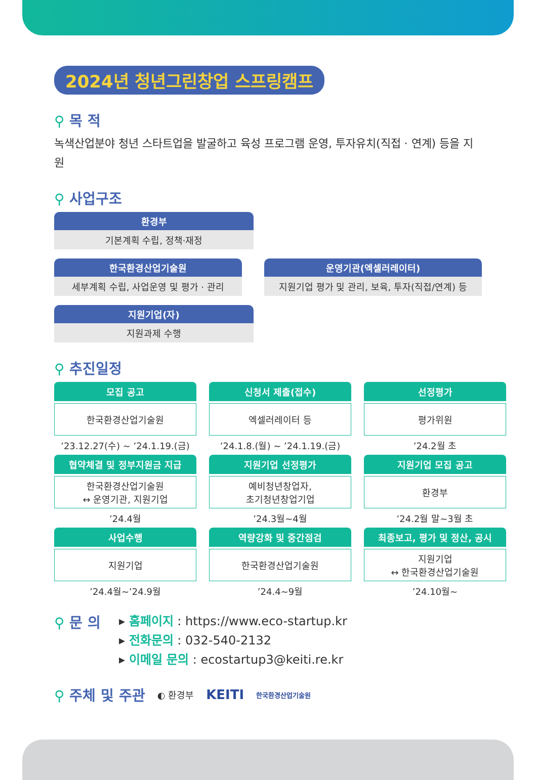2024년 청년그린창업 스프링캠프
⚲ 목 적
녹색산업분야 청년 스타트업을 발굴하고 육성 프로그램 운영, 투자유치(직접 · 연계) 등을 지원
⚲ 사업구조
환경부
기본계획 수립, 정책·재정
한국환경산업기술원
세부계획 수립, 사업운영 및 평가 · 관리
운영기관(엑셀러레이터)
지원기업 평가 및 관리, 보육, 투자(직접/연계) 등
지원기업(자)
지원과제 수행
⚲ 추진일정
모집 공고
한국환경산업기술원
’23.12.27(수) ~ ’24.1.19.(금)
신청서 제출(접수)
엑셀러레이터 등
’24.1.8.(월) ~ ’24.1.19.(금)
선정평가
평가위원
’24.2월 초
협약체결 및 정부지원금 지급
한국환경산업기술원
↔ 운영기관, 지원기업
’24.4월
지원기업 선정평가
예비청년창업자,
초기청년창업기업
’24.3월~4월
지원기업 모집 공고
환경부
’24.2월 말~3월 초
사업수행
지원기업
’24.4월~’24.9월
역량강화 및 중간점검
한국환경산업기술원
’24.4~9월
최종보고, 평가 및 정산, 공시
지원기업
↔ 한국환경산업기술원
’24.10월~
⚲ 문 의
▸ 홈페이지 : https://www.eco-startup.kr
▸ 전화문의 : 032-540-2132
▸ 이메일 문의 : ecostartup3@keiti.re.kr
⚲ 주체 및 주관
◐ 환경부 KEITI 한국환경산업기술원